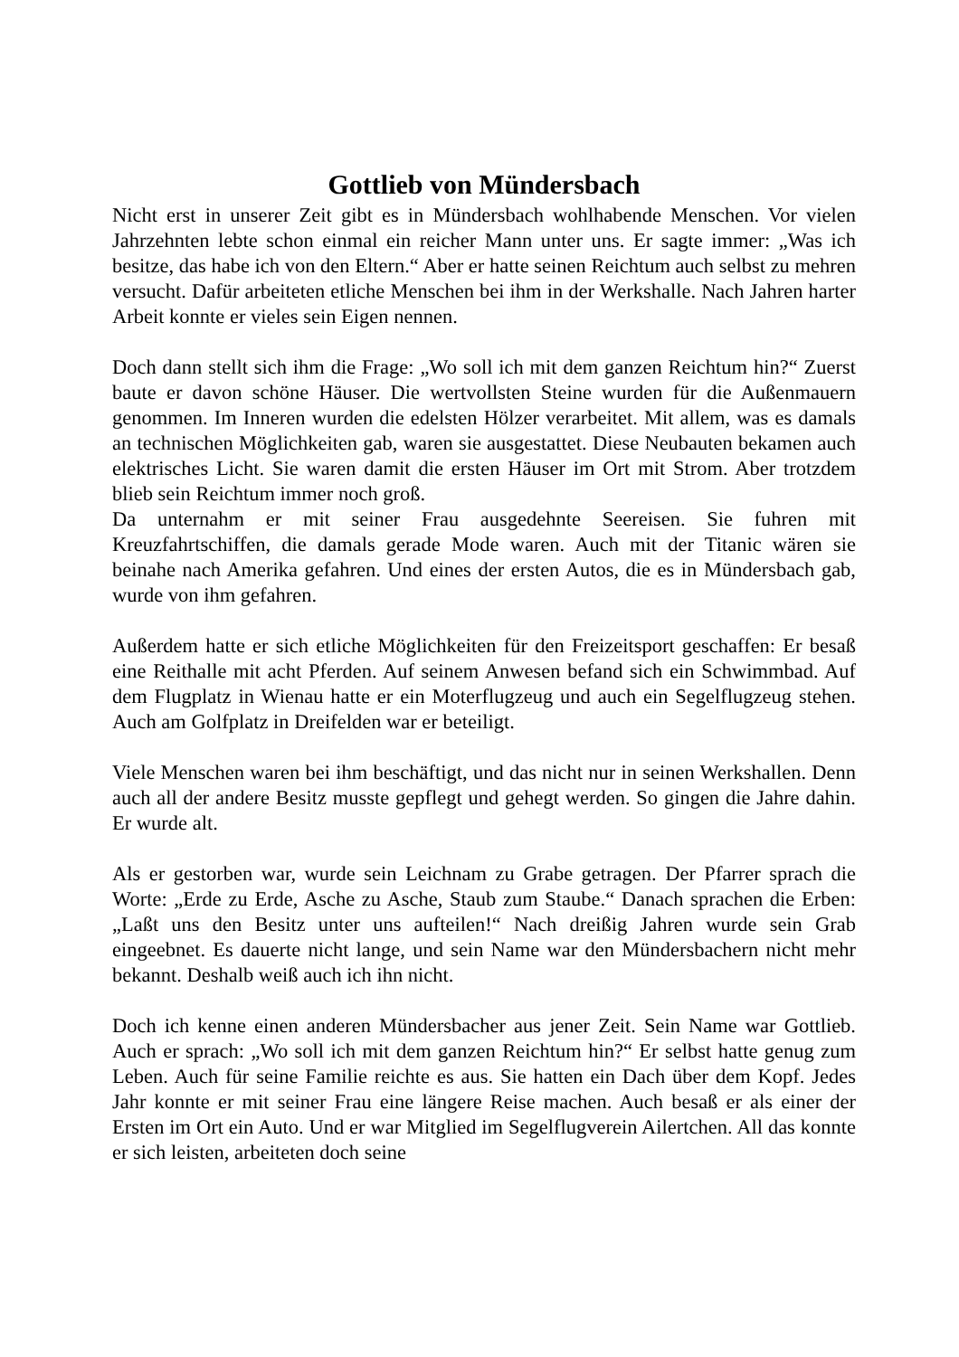Gottlieb von Mündersbach
Nicht erst in unserer Zeit gibt es in Mündersbach wohlhabende Menschen. Vor vielen Jahrzehnten lebte schon einmal ein reicher Mann unter uns. Er sagte immer: „Was ich besitze, das habe ich von den Eltern.“ Aber er hatte seinen Reichtum auch selbst zu mehren versucht. Dafür arbeiteten etliche Menschen bei ihm in der Werkshalle. Nach Jahren harter Arbeit konnte er vieles sein Eigen nennen.
Doch dann stellt sich ihm die Frage: „Wo soll ich mit dem ganzen Reichtum hin?“ Zuerst baute er davon schöne Häuser. Die wertvollsten Steine wurden für die Außenmauern genommen. Im Inneren wurden die edelsten Hölzer verarbeitet. Mit allem, was es damals an technischen Möglichkeiten gab, waren sie ausgestattet. Diese Neubauten bekamen auch elektrisches Licht. Sie waren damit die ersten Häuser im Ort mit Strom. Aber trotzdem blieb sein Reichtum immer noch groß.
Da unternahm er mit seiner Frau ausgedehnte Seereisen. Sie fuhren mit Kreuzfahrtschiffen, die damals gerade Mode waren. Auch mit der Titanic wären sie beinahe nach Amerika gefahren. Und eines der ersten Autos, die es in Mündersbach gab, wurde von ihm gefahren.
Außerdem hatte er sich etliche Möglichkeiten für den Freizeitsport geschaffen: Er besaß eine Reithalle mit acht Pferden. Auf seinem Anwesen befand sich ein Schwimmbad. Auf dem Flugplatz in Wienau hatte er ein Moterflugzeug und auch ein Segelflugzeug stehen. Auch am Golfplatz in Dreifelden war er beteiligt.
Viele Menschen waren bei ihm beschäftigt, und das nicht nur in seinen Werkshallen. Denn auch all der andere Besitz musste gepflegt und gehegt werden. So gingen die Jahre dahin. Er wurde alt.
Als er gestorben war, wurde sein Leichnam zu Grabe getragen. Der Pfarrer sprach die Worte: „Erde zu Erde, Asche zu Asche, Staub zum Staube.“ Danach sprachen die Erben: „Laßt uns den Besitz unter uns aufteilen!“ Nach dreißig Jahren wurde sein Grab eingeebnet. Es dauerte nicht lange, und sein Name war den Mündersbachern nicht mehr bekannt. Deshalb weiß auch ich ihn nicht.
Doch ich kenne einen anderen Mündersbacher aus jener Zeit. Sein Name war Gottlieb. Auch er sprach: „Wo soll ich mit dem ganzen Reichtum hin?“ Er selbst hatte genug zum Leben. Auch für seine Familie reichte es aus. Sie hatten ein Dach über dem Kopf. Jedes Jahr konnte er mit seiner Frau eine längere Reise machen. Auch besaß er als einer der Ersten im Ort ein Auto. Und er war Mitglied im Segelflugverein Ailertchen. All das konnte er sich leisten, arbeiteten doch seine